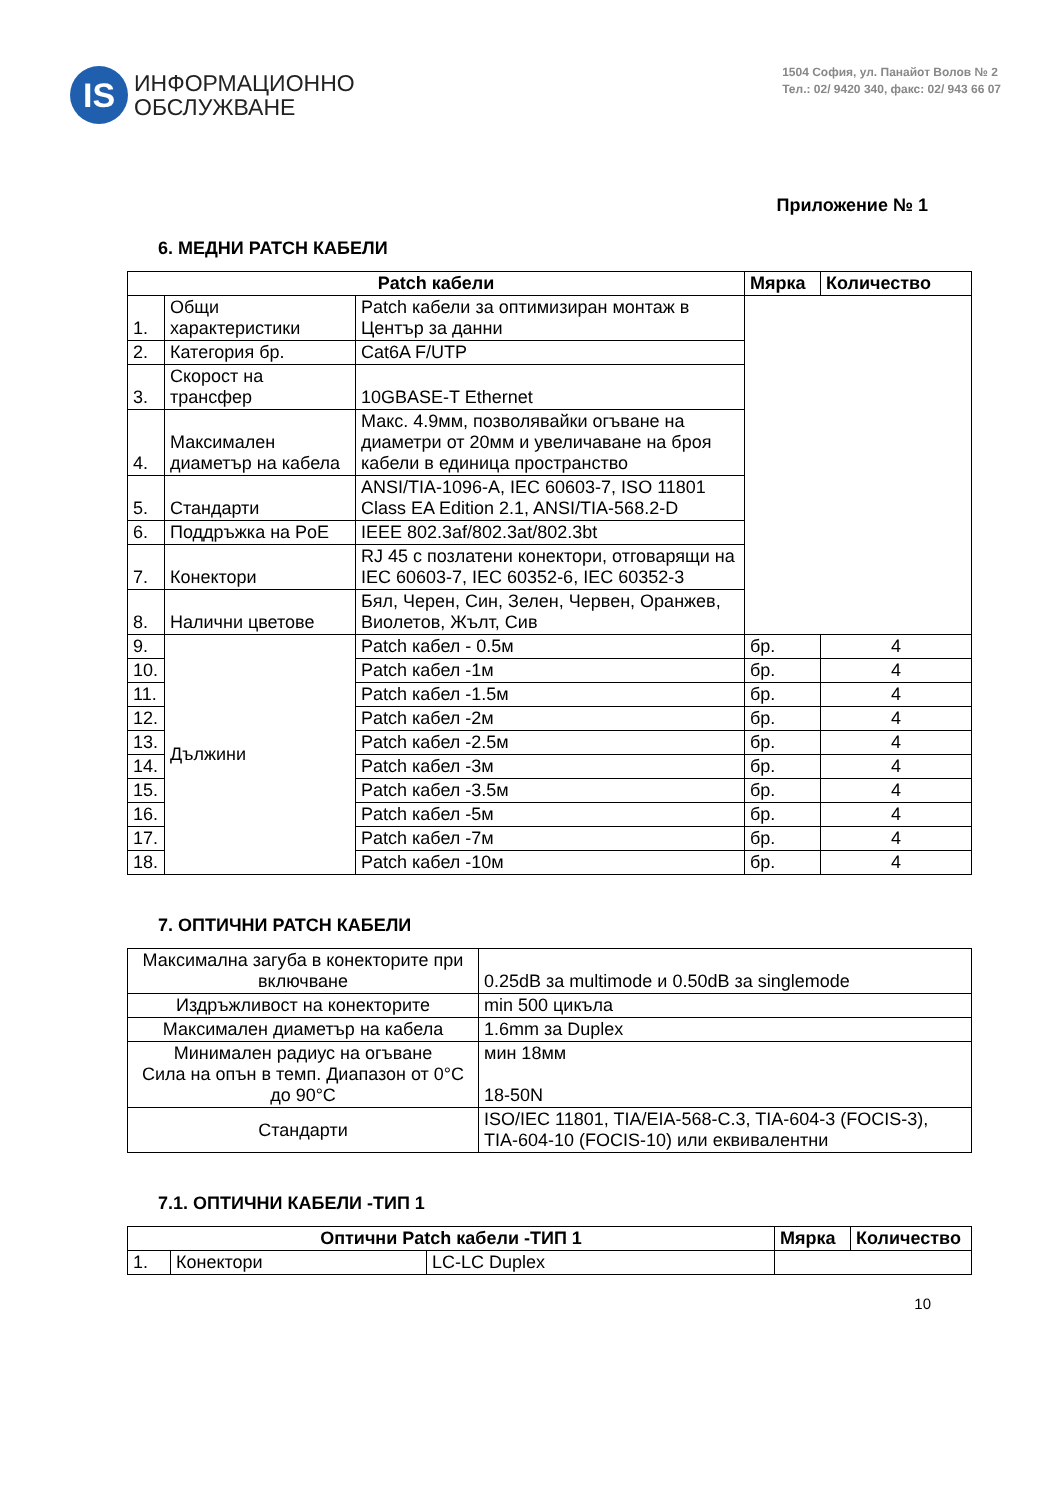IS
ИНФОРМАЦИОННО
ОБСЛУЖВАНЕ
1504 София, ул. Панайот Волов № 2
Тел.: 02/ 9420 340, факс: 02/ 943 66 07
Приложение № 1
6. МЕДНИ PATCH КАБЕЛИ
| Patch кабели | | | Мярка | Количество |
| --- | --- | --- | --- | --- |
| 1. | Общи характеристики | Patch кабели за оптимизиран монтаж в Център за данни | | |
| 2. | Категория бр. | Cat6A F/UTP | | |
| 3. | Скорост на трансфер | 10GBASE-T Ethernet | | |
| 4. | Максимален диаметър на кабела | Макс. 4.9мм, позволявайки огъване на диаметри от 20мм и увеличаване на броя кабели в единица пространство | | |
| 5. | Стандарти | ANSI/TIA-1096-A, IEC 60603-7, ISO 11801 Class EA Edition 2.1, ANSI/TIA-568.2-D | | |
| 6. | Поддръжка на PoE | IEEE 802.3af/802.3at/802.3bt | | |
| 7. | Конектори | RJ 45 с позлатени конектори, отговарящи на IEC 60603-7, IEC 60352-6, IEC 60352-3 | | |
| 8. | Налични цветове | Бял, Черен, Син, Зелен, Червен, Оранжев, Виолетов, Жълт, Сив | | |
| 9. | Дължини | Patch кабел - 0.5м | бр. | 4 |
| 10. | | Patch кабел -1м | бр. | 4 |
| 11. | | Patch кабел -1.5м | бр. | 4 |
| 12. | | Patch кабел -2м | бр. | 4 |
| 13. | | Patch кабел -2.5м | бр. | 4 |
| 14. | | Patch кабел -3м | бр. | 4 |
| 15. | | Patch кабел -3.5м | бр. | 4 |
| 16. | | Patch кабел -5м | бр. | 4 |
| 17. | | Patch кабел -7м | бр. | 4 |
| 18. | | Patch кабел -10м | бр. | 4 |
7. ОПТИЧНИ PATCH КАБЕЛИ
| Максимална загуба в конекторите при включване | 0.25dB за multimode и 0.50dB за singlemode |
| Издръжливост на конекторите | min 500 цикъла |
| Максимален диаметър на кабела | 1.6mm за Duplex |
| Минимален радиус на огъване Сила на опън в темп. Диапазон от 0°C до 90°C | мин 18мм 18-50N |
| Стандарти | ISO/IEC 11801, TIA/EIA-568-C.3, TIA-604-3 (FOCIS-3), TIA-604-10 (FOCIS-10) или еквивалентни |
7.1. ОПТИЧНИ КАБЕЛИ -ТИП 1
| Оптични Patch кабели -ТИП 1 | | | Мярка | Количество |
| --- | --- | --- | --- | --- |
| 1. | Конектори | LC-LC Duplex | | |
10